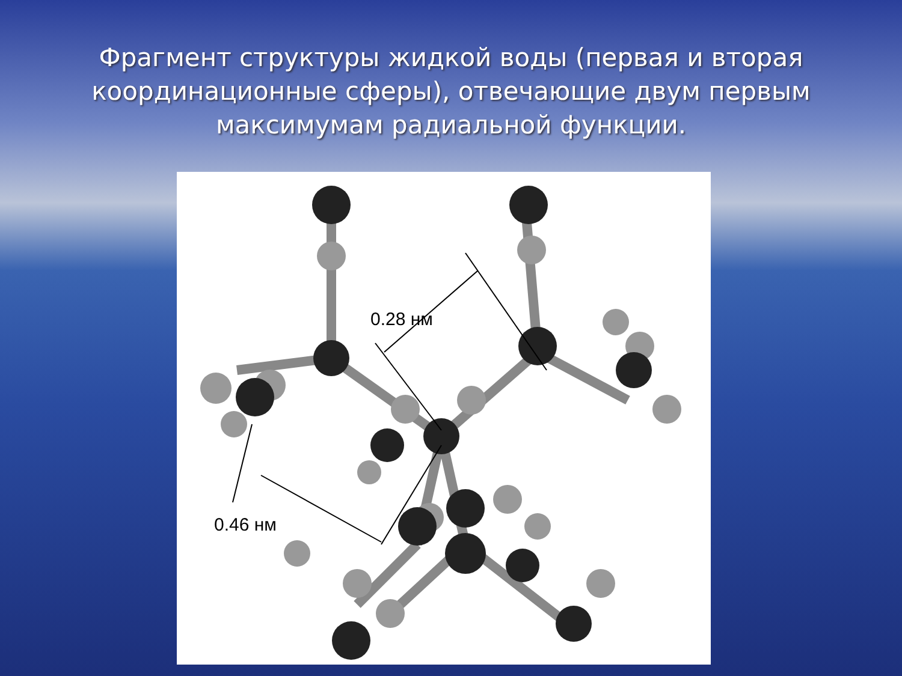Фрагмент структуры жидкой воды (первая и вторая координационные сферы), отвечающие двум первым максимумам радиальной функции.
0.28 нм
0.46 нм